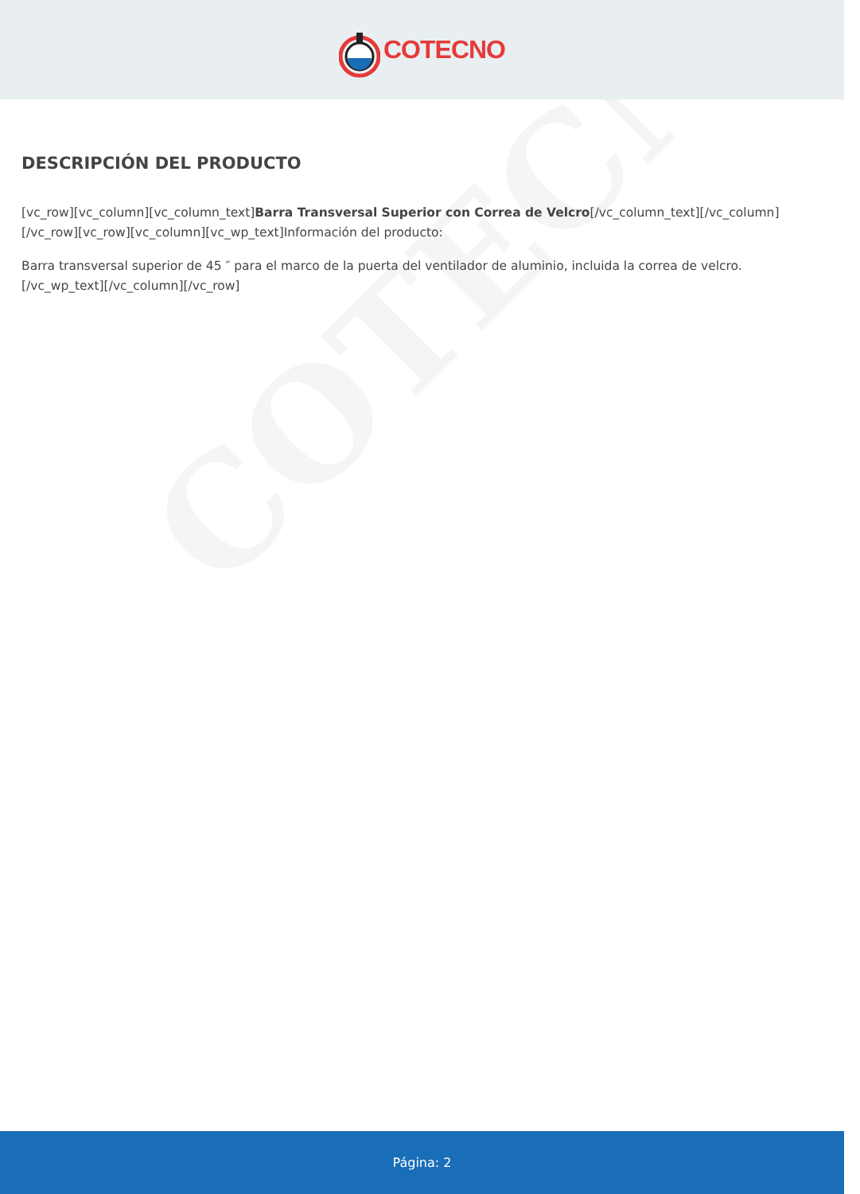COTECNO
COTECNO
DESCRIPCIÓN DEL PRODUCTO
[vc_row][vc_column][vc_column_text]Barra Transversal Superior con Correa de Velcro[/vc_column_text][/vc_column][/vc_row][vc_row][vc_column][vc_wp_text]Información del producto:
Barra transversal superior de 45 ″ para el marco de la puerta del ventilador de aluminio, incluida la correa de velcro.
[/vc_wp_text][/vc_column][/vc_row]
Página: 2